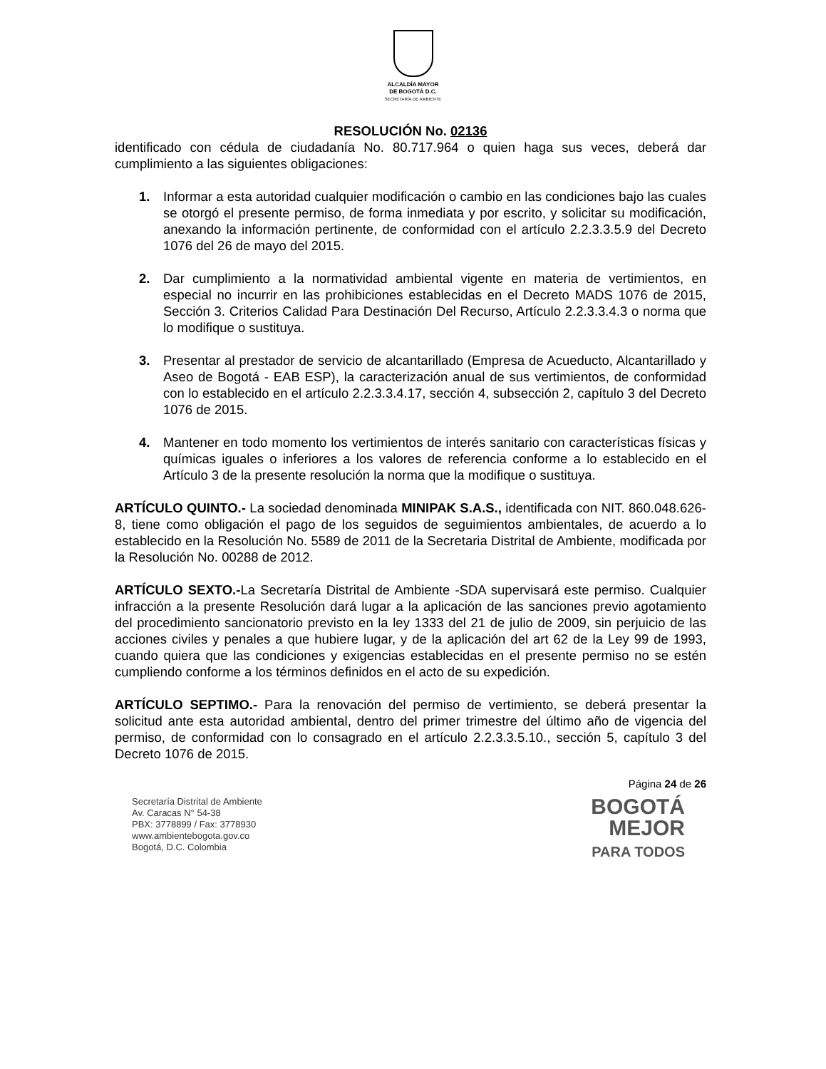ALCALDÍA MAYOR
DE BOGOTÁ D.C.
SECRETARÍA DE AMBIENTE
RESOLUCIÓN No. 02136
identificado con cédula de ciudadanía No. 80.717.964 o quien haga sus veces, deberá dar cumplimiento a las siguientes obligaciones:
1. Informar a esta autoridad cualquier modificación o cambio en las condiciones bajo las cuales se otorgó el presente permiso, de forma inmediata y por escrito, y solicitar su modificación, anexando la información pertinente, de conformidad con el artículo 2.2.3.3.5.9 del Decreto 1076 del 26 de mayo del 2015.
2. Dar cumplimiento a la normatividad ambiental vigente en materia de vertimientos, en especial no incurrir en las prohibiciones establecidas en el Decreto MADS 1076 de 2015, Sección 3. Criterios Calidad Para Destinación Del Recurso, Artículo 2.2.3.3.4.3 o norma que lo modifique o sustituya.
3. Presentar al prestador de servicio de alcantarillado (Empresa de Acueducto, Alcantarillado y Aseo de Bogotá - EAB ESP), la caracterización anual de sus vertimientos, de conformidad con lo establecido en el artículo 2.2.3.3.4.17, sección 4, subsección 2, capítulo 3 del Decreto 1076 de 2015.
4. Mantener en todo momento los vertimientos de interés sanitario con características físicas y químicas iguales o inferiores a los valores de referencia conforme a lo establecido en el Artículo 3 de la presente resolución la norma que la modifique o sustituya.
ARTÍCULO QUINTO.- La sociedad denominada MINIPAK S.A.S., identificada con NIT. 860.048.626-8, tiene como obligación el pago de los seguidos de seguimientos ambientales, de acuerdo a lo establecido en la Resolución No. 5589 de 2011 de la Secretaria Distrital de Ambiente, modificada por la Resolución No. 00288 de 2012.
ARTÍCULO SEXTO.-La Secretaría Distrital de Ambiente -SDA supervisará este permiso. Cualquier infracción a la presente Resolución dará lugar a la aplicación de las sanciones previo agotamiento del procedimiento sancionatorio previsto en la ley 1333 del 21 de julio de 2009, sin perjuicio de las acciones civiles y penales a que hubiere lugar, y de la aplicación del art 62 de la Ley 99 de 1993, cuando quiera que las condiciones y exigencias establecidas en el presente permiso no se estén cumpliendo conforme a los términos definidos en el acto de su expedición.
ARTÍCULO SEPTIMO.- Para la renovación del permiso de vertimiento, se deberá presentar la solicitud ante esta autoridad ambiental, dentro del primer trimestre del último año de vigencia del permiso, de conformidad con lo consagrado en el artículo 2.2.3.3.5.10., sección 5, capítulo 3 del Decreto 1076 de 2015.
Página 24 de 26
Secretaría Distrital de Ambiente
Av. Caracas N° 54-38
PBX: 3778899 / Fax: 3778930
www.ambientebogota.gov.co
Bogotá, D.C. Colombia
BOGOTÁ
MEJOR
PARA TODOS